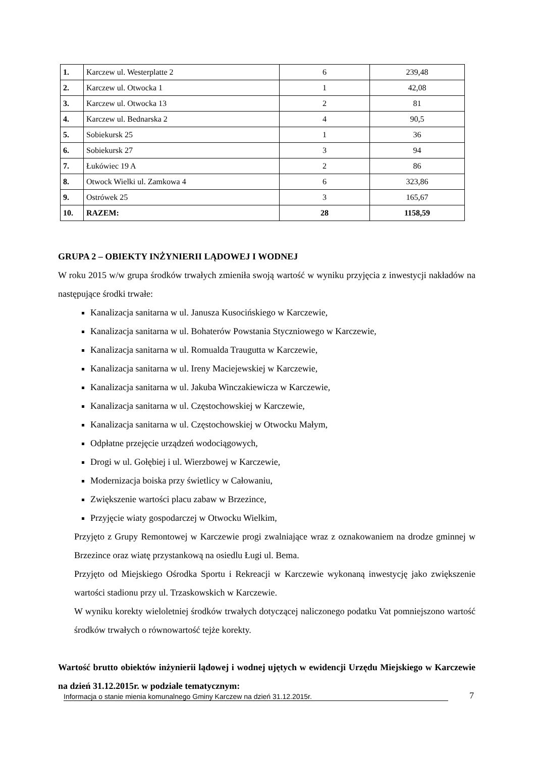| 1. | Karczew ul. Westerplatte 2 | 6 | 239,48 |
| 2. | Karczew ul. Otwocka 1 | 1 | 42,08 |
| 3. | Karczew ul. Otwocka 13 | 2 | 81 |
| 4. | Karczew ul. Bednarska 2 | 4 | 90,5 |
| 5. | Sobiekursk 25 | 1 | 36 |
| 6. | Sobiekursk 27 | 3 | 94 |
| 7. | Łukówiec 19 A | 2 | 86 |
| 8. | Otwock Wielki ul. Zamkowa 4 | 6 | 323,86 |
| 9. | Ostrówek 25 | 3 | 165,67 |
| 10. | RAZEM: | 28 | 1158,59 |
GRUPA 2 – OBIEKTY INŻYNIERII LĄDOWEJ I WODNEJ
W roku 2015 w/w grupa środków trwałych zmieniła swoją wartość w wyniku przyjęcia z inwestycji nakładów na następujące środki trwałe:
Kanalizacja sanitarna w ul. Janusza Kusocińskiego w Karczewie,
Kanalizacja sanitarna w ul. Bohaterów Powstania Styczniowego w Karczewie,
Kanalizacja sanitarna w ul. Romualda Traugutta w Karczewie,
Kanalizacja sanitarna w ul. Ireny Maciejewskiej w Karczewie,
Kanalizacja sanitarna w ul. Jakuba Winczakiewicza w Karczewie,
Kanalizacja sanitarna w ul. Częstochowskiej w Karczewie,
Kanalizacja sanitarna w ul. Częstochowskiej w Otwocku Małym,
Odpłatne przejęcie urządzeń wodociągowych,
Drogi w ul. Gołębiej i ul. Wierzbowej w Karczewie,
Modernizacja boiska przy świetlicy w Całowaniu,
Zwiększenie wartości placu zabaw w Brzezince,
Przyjęcie wiaty gospodarczej w Otwocku Wielkim,
Przyjęto z Grupy Remontowej w Karczewie progi zwalniające wraz z oznakowaniem na drodze gminnej w Brzezince oraz wiatę przystankową na osiedlu Ługi ul. Bema.
Przyjęto od Miejskiego Ośrodka Sportu i Rekreacji w Karczewie wykonaną inwestycję jako zwiększenie wartości stadionu przy ul. Trzaskowskich w Karczewie.
W wyniku korekty wieloletniej środków trwałych dotyczącej naliczonego podatku Vat pomniejszono wartość środków trwałych o równowartość tejże korekty.
Wartość brutto obiektów inżynierii lądowej i wodnej ujętych w ewidencji Urzędu Miejskiego w Karczewie na dzień 31.12.2015r. w podziale tematycznym:
Informacja o stanie mienia komunalnego Gminy Karczew na dzień 31.12.2015r. 7